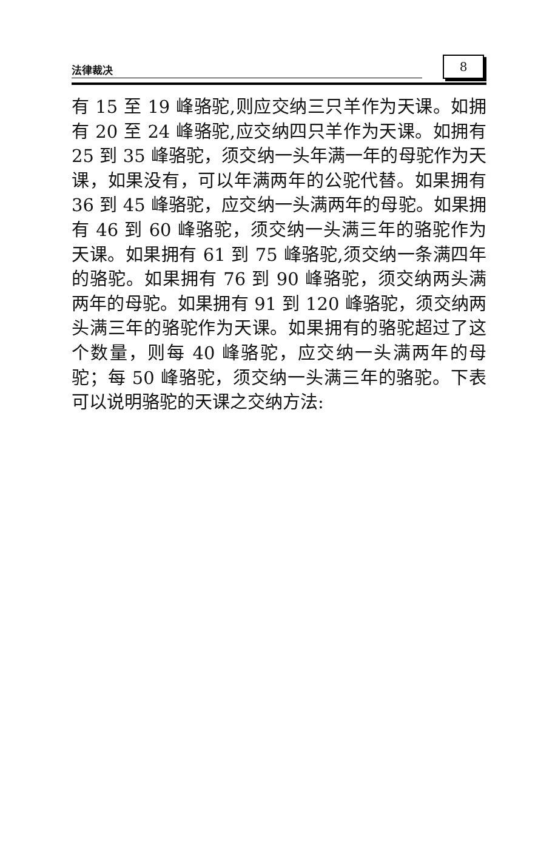法律裁决 8
有 15 至 19 峰骆驼,则应交纳三只羊作为天课。如拥有 20 至 24 峰骆驼,应交纳四只羊作为天课。如拥有 25 到 35 峰骆驼，须交纳一头年满一年的母驼作为天课，如果没有，可以年满两年的公驼代替。如果拥有 36 到 45 峰骆驼，应交纳一头满两年的母驼。如果拥有 46 到 60 峰骆驼，须交纳一头满三年的骆驼作为天课。如果拥有 61 到 75 峰骆驼,须交纳一条满四年的骆驼。如果拥有 76 到 90 峰骆驼，须交纳两头满两年的母驼。如果拥有 91 到 120 峰骆驼，须交纳两头满三年的骆驼作为天课。如果拥有的骆驼超过了这个数量，则每 40 峰骆驼，应交纳一头满两年的母驼；每 50 峰骆驼，须交纳一头满三年的骆驼。下表可以说明骆驼的天课之交纳方法: